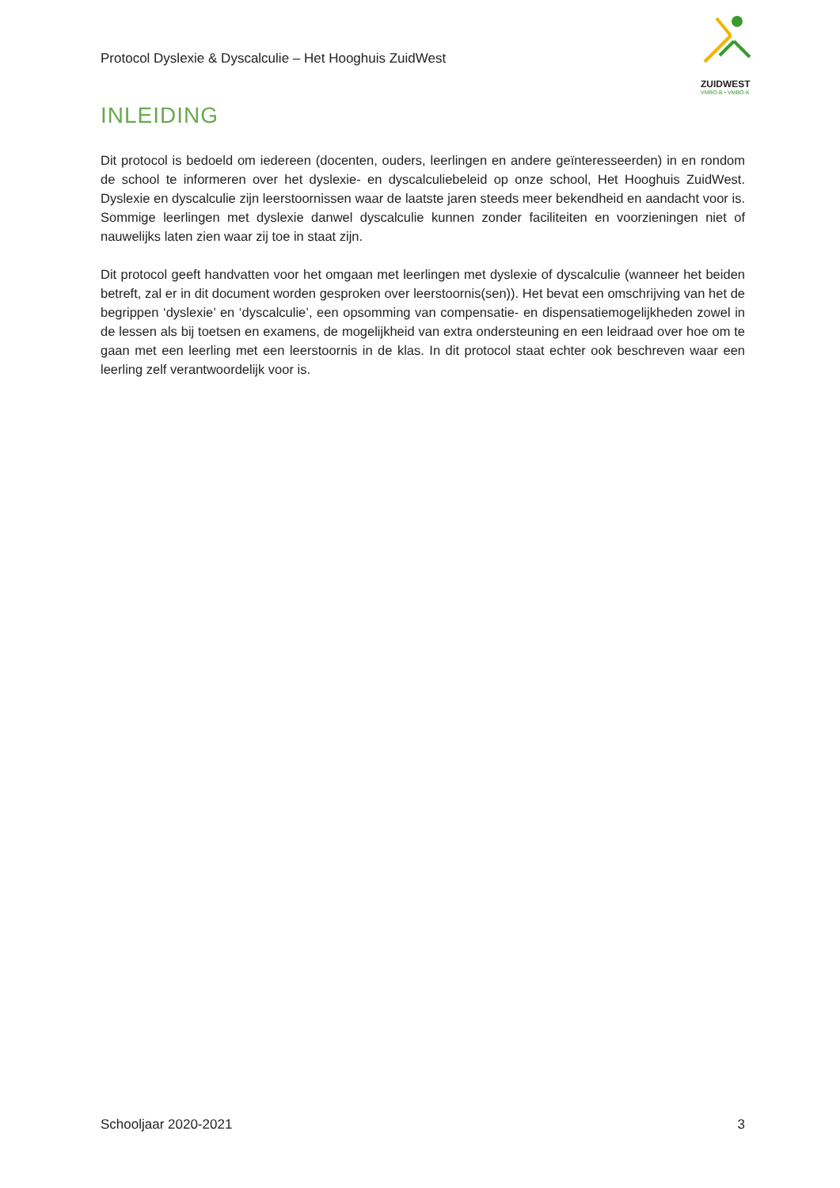Protocol Dyslexie & Dyscalculie – Het Hooghuis ZuidWest
ZUIDWEST
VMBO-B • VMBO-K
INLEIDING
Dit protocol is bedoeld om iedereen (docenten, ouders, leerlingen en andere geïnteresseerden) in en rondom de school te informeren over het dyslexie- en dyscalculiebeleid op onze school, Het Hooghuis ZuidWest. Dyslexie en dyscalculie zijn leerstoornissen waar de laatste jaren steeds meer bekendheid en aandacht voor is. Sommige leerlingen met dyslexie danwel dyscalculie kunnen zonder faciliteiten en voorzieningen niet of nauwelijks laten zien waar zij toe in staat zijn.
Dit protocol geeft handvatten voor het omgaan met leerlingen met dyslexie of dyscalculie (wanneer het beiden betreft, zal er in dit document worden gesproken over leerstoornis(sen)). Het bevat een omschrijving van het de begrippen ‘dyslexie’ en ‘dyscalculie’, een opsomming van compensatie- en dispensatiemogelijkheden zowel in de lessen als bij toetsen en examens, de mogelijkheid van extra ondersteuning en een leidraad over hoe om te gaan met een leerling met een leerstoornis in de klas. In dit protocol staat echter ook beschreven waar een leerling zelf verantwoordelijk voor is.
Schooljaar 2020-2021 3